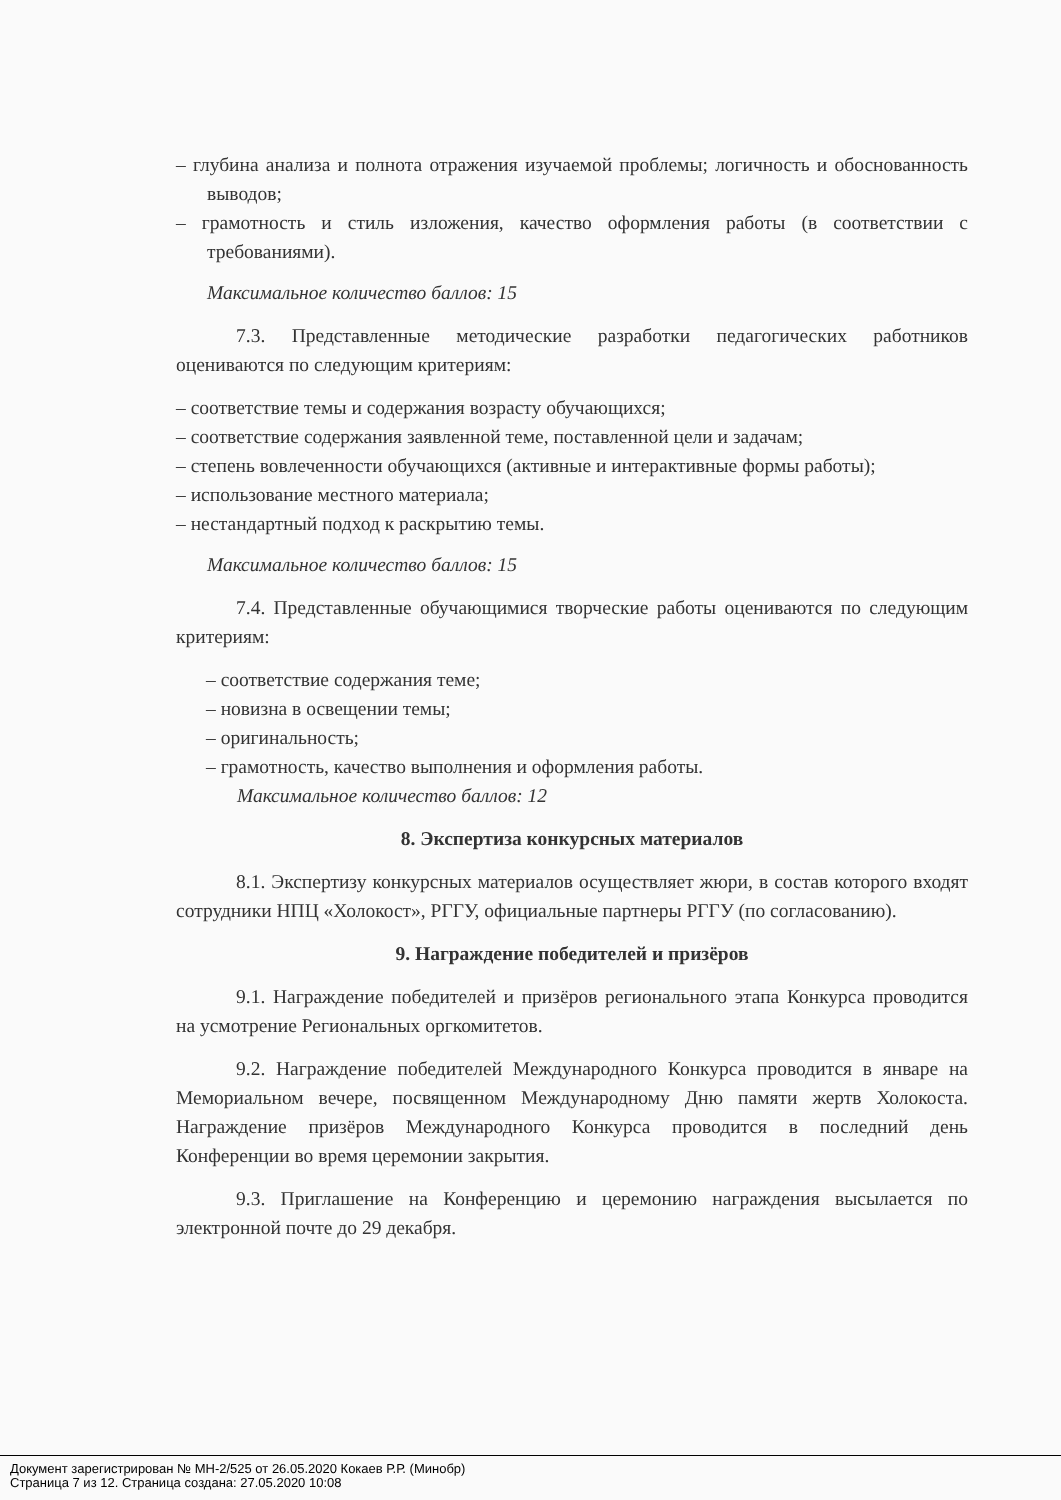– глубина анализа и полнота отражения изучаемой проблемы; логичность и обоснованность выводов;
– грамотность и стиль изложения, качество оформления работы (в соответствии с требованиями).
Максимальное количество баллов: 15
7.3. Представленные методические разработки педагогических работников оцениваются по следующим критериям:
– соответствие темы и содержания возрасту обучающихся;
– соответствие содержания заявленной теме, поставленной цели и задачам;
– степень вовлеченности обучающихся (активные и интерактивные формы работы);
– использование местного материала;
– нестандартный подход к раскрытию темы.
Максимальное количество баллов: 15
7.4. Представленные обучающимися творческие работы оцениваются по следующим критериям:
– соответствие содержания теме;
– новизна в освещении темы;
– оригинальность;
– грамотность, качество выполнения и оформления работы.
Максимальное количество баллов: 12
8. Экспертиза конкурсных материалов
8.1. Экспертизу конкурсных материалов осуществляет жюри, в состав которого входят сотрудники НПЦ «Холокост», РГГУ, официальные партнеры РГГУ (по согласованию).
9. Награждение победителей и призёров
9.1. Награждение победителей и призёров регионального этапа Конкурса проводится на усмотрение Региональных оргкомитетов.
9.2. Награждение победителей Международного Конкурса проводится в январе на Мемориальном вечере, посвященном Международному Дню памяти жертв Холокоста. Награждение призёров Международного Конкурса проводится в последний день Конференции во время церемонии закрытия.
9.3. Приглашение на Конференцию и церемонию награждения высылается по электронной почте до 29 декабря.
Документ зарегистрирован № МН-2/525 от 26.05.2020 Кокаев Р.Р. (Минобр)
Страница 7 из 12. Страница создана: 27.05.2020 10:08